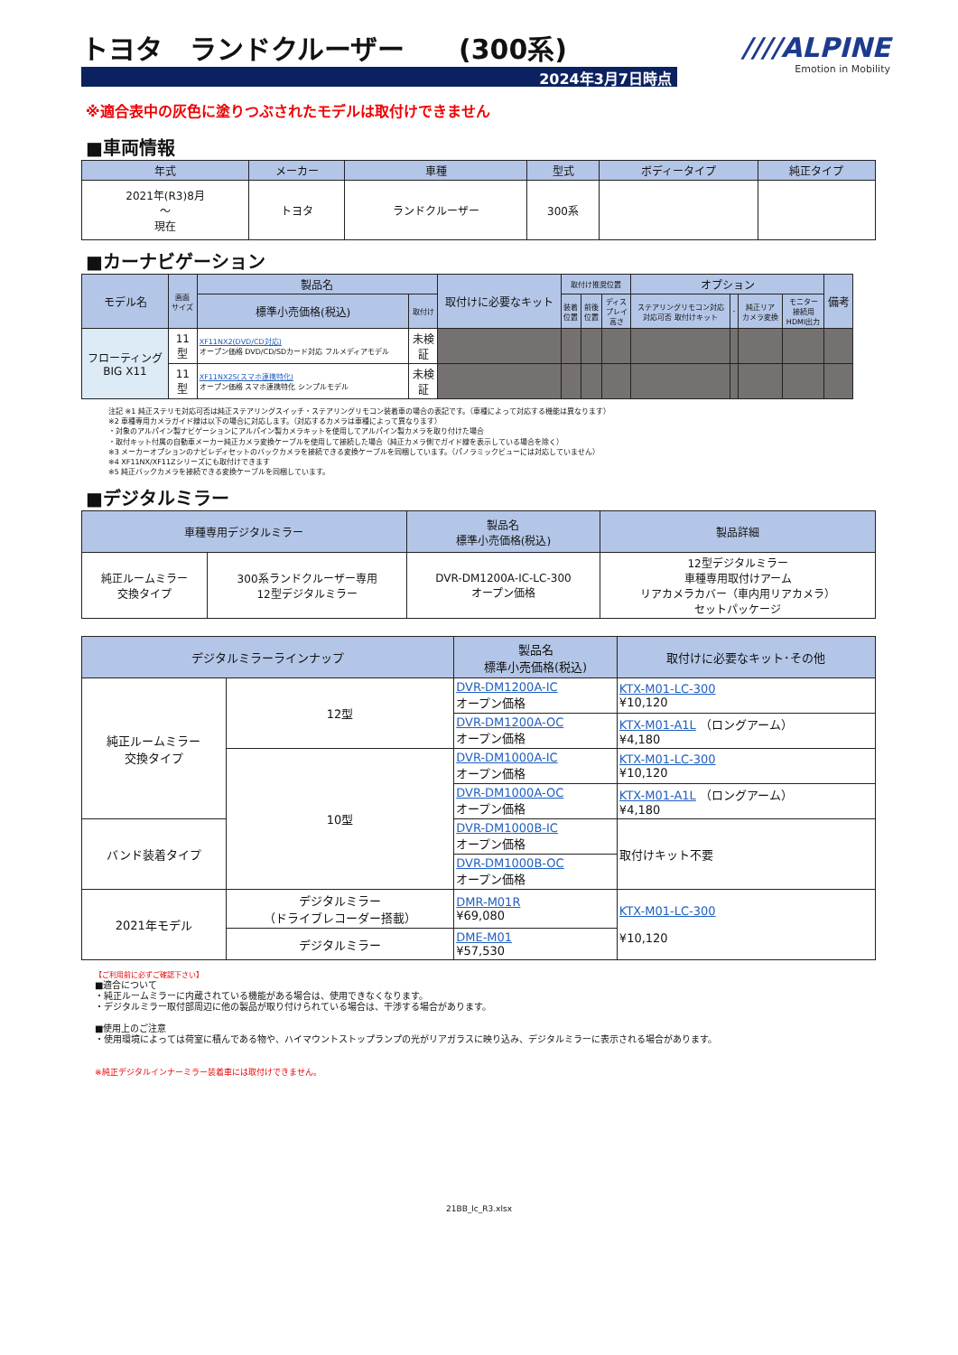トヨタ　ランドクルーザー　　(300系)
2024年3月7日時点
////ALPINE
Emotion in Mobility
※適合表中の灰色に塗りつぶされたモデルは取付けできません
■車両情報
| 年式 | メーカー | 車種 | 型式 | ボディータイプ | 純正タイプ |
| --- | --- | --- | --- | --- | --- |
| 2021年(R3)8月 ～ 現在 | トヨタ | ランドクルーザー | 300系 | | |
■カーナビゲーション
| モデル名 | 画面 サイズ | 製品名 | | 取付けに必要なキット | 取付け推奨位置 | | | オプション | | | | 備考 |
| --- | --- | --- | --- | --- | --- | --- | --- | --- | --- | --- | --- | --- |
| | | 標準小売価格(税込) | 取付け | | 装着 位置 | 前後 位置 | ディス プレイ 高さ | ステアリングリモコン対応 対応可否 取付けキット | - | 純正リア カメラ変換 | モニター 接続用 HDMI出力 | |
| フローティング BIG X11 | 11 型 | XF11NX2(DVD/CD対応) オープン価格 DVD/CD/SDカード対応 フルメディアモデル | 未検 証 | | | | | | | | | |
| | 11 型 | XF11NX2S(スマホ連携特化) オープン価格 スマホ連携特化 シンプルモデル | 未検 証 | | | | | | | | | |
注記 ※1 純正ステリモ対応可否は純正ステアリングスイッチ・ステアリングリモコン装着車の場合の表記です。（車種によって対応する機能は異なります）
※2 車種専用カメラガイド線は以下の場合に対応します。（対応するカメラは車種によって異なります）
・対象のアルパイン製ナビゲーションにアルパイン製カメラキットを使用してアルパイン製カメラを取り付けた場合
・取付キット付属の自動車メーカー純正カメラ変換ケーブルを使用して接続した場合（純正カメラ側でガイド線を表示している場合を除く）
※3 メーカーオプションのナビレディセットのバックカメラを接続できる変換ケーブルを同梱しています。（パノラミックビューには対応していません）
※4 XF11NX/XF11Zシリーズにも取付けできます
※5 純正バックカメラを接続できる変換ケーブルを同梱しています。
■デジタルミラー
| 車種専用デジタルミラー | | 製品名 標準小売価格(税込) | 製品詳細 |
| --- | --- | --- | --- |
| 純正ルームミラー 交換タイプ | 300系ランドクルーザー専用 12型デジタルミラー | DVR-DM1200A-IC-LC-300 オープン価格 | 12型デジタルミラー 車種専用取付けアーム リアカメラカバー（車内用リアカメラ） セットパッケージ |
| デジタルミラーラインナップ | | 製品名 標準小売価格(税込) | 取付けに必要なキット･その他 |
| --- | --- | --- | --- |
| 純正ルームミラー 交換タイプ | 12型 | DVR-DM1200A-IC オープン価格 | KTX-M01-LC-300 ¥10,120 |
| | | DVR-DM1200A-OC オープン価格 | KTX-M01-A1L （ロングアーム） ¥4,180 |
| | 10型 | DVR-DM1000A-IC オープン価格 | KTX-M01-LC-300 ¥10,120 |
| | | DVR-DM1000A-OC オープン価格 | KTX-M01-A1L （ロングアーム） ¥4,180 |
| バンド装着タイプ | | DVR-DM1000B-IC オープン価格 | 取付けキット不要 |
| | | DVR-DM1000B-OC オープン価格 | |
| 2021年モデル | デジタルミラー （ドライブレコーダー搭載） | DMR-M01R ¥69,080 | KTX-M01-LC-300 ¥10,120 |
| | デジタルミラー | DME-M01 ¥57,530 | |
【ご利用前に必ずご確認下さい】
■適合について
・純正ルームミラーに内蔵されている機能がある場合は、使用できなくなります。
・デジタルミラー取付部周辺に他の製品が取り付けられている場合は、干渉する場合があります。
■使用上のご注意
・使用環境によっては荷室に積んである物や、ハイマウントストップランプの光がリアガラスに映り込み、デジタルミラーに表示される場合があります。
※純正デジタルインナーミラー装着車には取付けできません。
21BB_lc_R3.xlsx